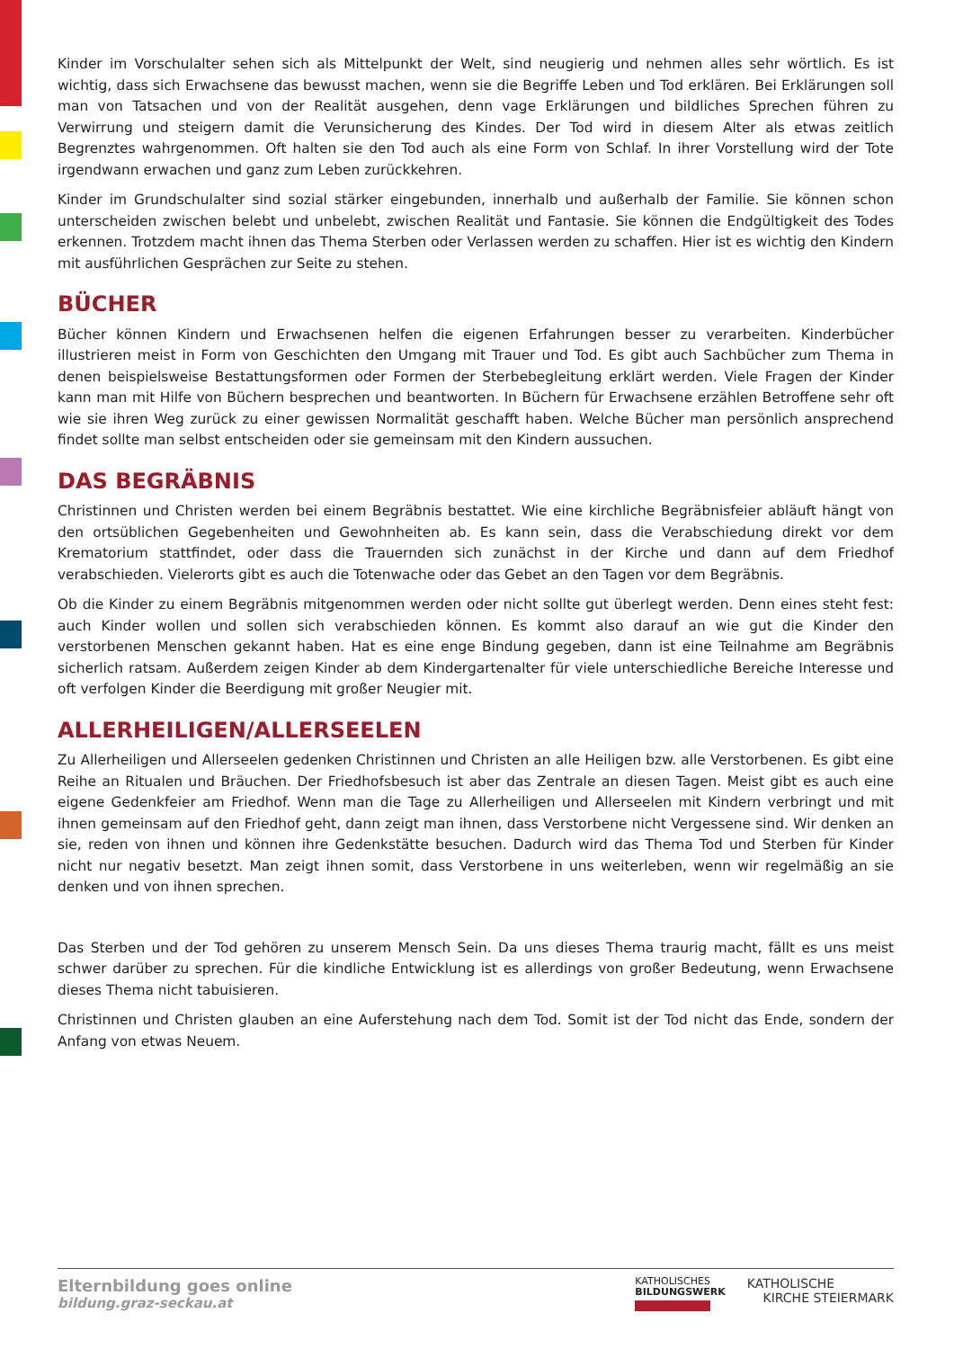Kinder im Vorschulalter sehen sich als Mittelpunkt der Welt, sind neugierig und nehmen alles sehr wörtlich. Es ist wichtig, dass sich Erwachsene das bewusst machen, wenn sie die Begriffe Leben und Tod erklären. Bei Erklärungen soll man von Tatsachen und von der Realität ausgehen, denn vage Erklärungen und bildliches Sprechen führen zu Verwirrung und steigern damit die Verunsicherung des Kindes. Der Tod wird in diesem Alter als etwas zeitlich Begrenztes wahrgenommen. Oft halten sie den Tod auch als eine Form von Schlaf. In ihrer Vorstellung wird der Tote irgendwann erwachen und ganz zum Leben zurückkehren.
Kinder im Grundschulalter sind sozial stärker eingebunden, innerhalb und außerhalb der Familie. Sie können schon unterscheiden zwischen belebt und unbelebt, zwischen Realität und Fantasie. Sie können die Endgültigkeit des Todes erkennen. Trotzdem macht ihnen das Thema Sterben oder Verlassen werden zu schaffen. Hier ist es wichtig den Kindern mit ausführlichen Gesprächen zur Seite zu stehen.
BÜCHER
Bücher können Kindern und Erwachsenen helfen die eigenen Erfahrungen besser zu verarbeiten. Kinderbücher illustrieren meist in Form von Geschichten den Umgang mit Trauer und Tod. Es gibt auch Sachbücher zum Thema in denen beispielsweise Bestattungsformen oder Formen der Sterbebegleitung erklärt werden. Viele Fragen der Kinder kann man mit Hilfe von Büchern besprechen und beantworten. In Büchern für Erwachsene erzählen Betroffene sehr oft wie sie ihren Weg zurück zu einer gewissen Normalität geschafft haben. Welche Bücher man persönlich ansprechend findet sollte man selbst entscheiden oder sie gemeinsam mit den Kindern aussuchen.
DAS BEGRÄBNIS
Christinnen und Christen werden bei einem Begräbnis bestattet. Wie eine kirchliche Begräbnisfeier abläuft hängt von den ortsüblichen Gegebenheiten und Gewohnheiten ab. Es kann sein, dass die Verabschiedung direkt vor dem Krematorium stattfindet, oder dass die Trauernden sich zunächst in der Kirche und dann auf dem Friedhof verabschieden. Vielerorts gibt es auch die Totenwache oder das Gebet an den Tagen vor dem Begräbnis.
Ob die Kinder zu einem Begräbnis mitgenommen werden oder nicht sollte gut überlegt werden. Denn eines steht fest: auch Kinder wollen und sollen sich verabschieden können. Es kommt also darauf an wie gut die Kinder den verstorbenen Menschen gekannt haben. Hat es eine enge Bindung gegeben, dann ist eine Teilnahme am Begräbnis sicherlich ratsam. Außerdem zeigen Kinder ab dem Kindergartenalter für viele unterschiedliche Bereiche Interesse und oft verfolgen Kinder die Beerdigung mit großer Neugier mit.
ALLERHEILIGEN/ALLERSEELEN
Zu Allerheiligen und Allerseelen gedenken Christinnen und Christen an alle Heiligen bzw. alle Verstorbenen. Es gibt eine Reihe an Ritualen und Bräuchen. Der Friedhofsbesuch ist aber das Zentrale an diesen Tagen. Meist gibt es auch eine eigene Gedenkfeier am Friedhof. Wenn man die Tage zu Allerheiligen und Allerseelen mit Kindern verbringt und mit ihnen gemeinsam auf den Friedhof geht, dann zeigt man ihnen, dass Verstorbene nicht Vergessene sind. Wir denken an sie, reden von ihnen und können ihre Gedenkstätte besuchen. Dadurch wird das Thema Tod und Sterben für Kinder nicht nur negativ besetzt. Man zeigt ihnen somit, dass Verstorbene in uns weiterleben, wenn wir regelmäßig an sie denken und von ihnen sprechen.
Das Sterben und der Tod gehören zu unserem Mensch Sein. Da uns dieses Thema traurig macht, fällt es uns meist schwer darüber zu sprechen. Für die kindliche Entwicklung ist es allerdings von großer Bedeutung, wenn Erwachsene dieses Thema nicht tabuisieren.
Christinnen und Christen glauben an eine Auferstehung nach dem Tod. Somit ist der Tod nicht das Ende, sondern der Anfang von etwas Neuem.
Elternbildung goes online
bildung.graz-seckau.at
KATHOLISCHES
BILDUNGSWERK
KATHOLISCHE
KIRCHE STEIERMARK